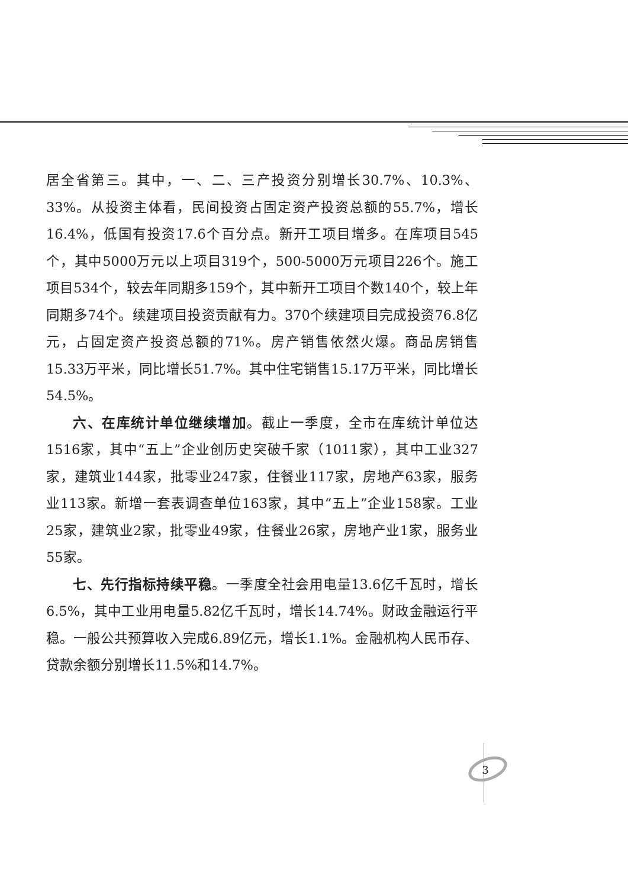居全省第三。其中，一、二、三产投资分别增长30.7%、10.3%、33%。从投资主体看，民间投资占固定资产投资总额的55.7%，增长16.4%，低国有投资17.6个百分点。新开工项目增多。在库项目545个，其中5000万元以上项目319个，500-5000万元项目226个。施工项目534个，较去年同期多159个，其中新开工项目个数140个，较上年同期多74个。续建项目投资贡献有力。370个续建项目完成投资76.8亿元，占固定资产投资总额的71%。房产销售依然火爆。商品房销售15.33万平米，同比增长51.7%。其中住宅销售15.17万平米，同比增长54.5%。
六、在库统计单位继续增加。截止一季度，全市在库统计单位达1516家，其中“五上”企业创历史突破千家（1011家），其中工业327家，建筑业144家，批零业247家，住餐业117家，房地产63家，服务业113家。新增一套表调查单位163家，其中“五上”企业158家。工业25家，建筑业2家，批零业49家，住餐业26家，房地产业1家，服务业55家。
七、先行指标持续平稳。一季度全社会用电量13.6亿千瓦时，增长6.5%，其中工业用电量5.82亿千瓦时，增长14.74%。财政金融运行平稳。一般公共预算收入完成6.89亿元，增长1.1%。金融机构人民币存、贷款余额分别增长11.5%和14.7%。
3